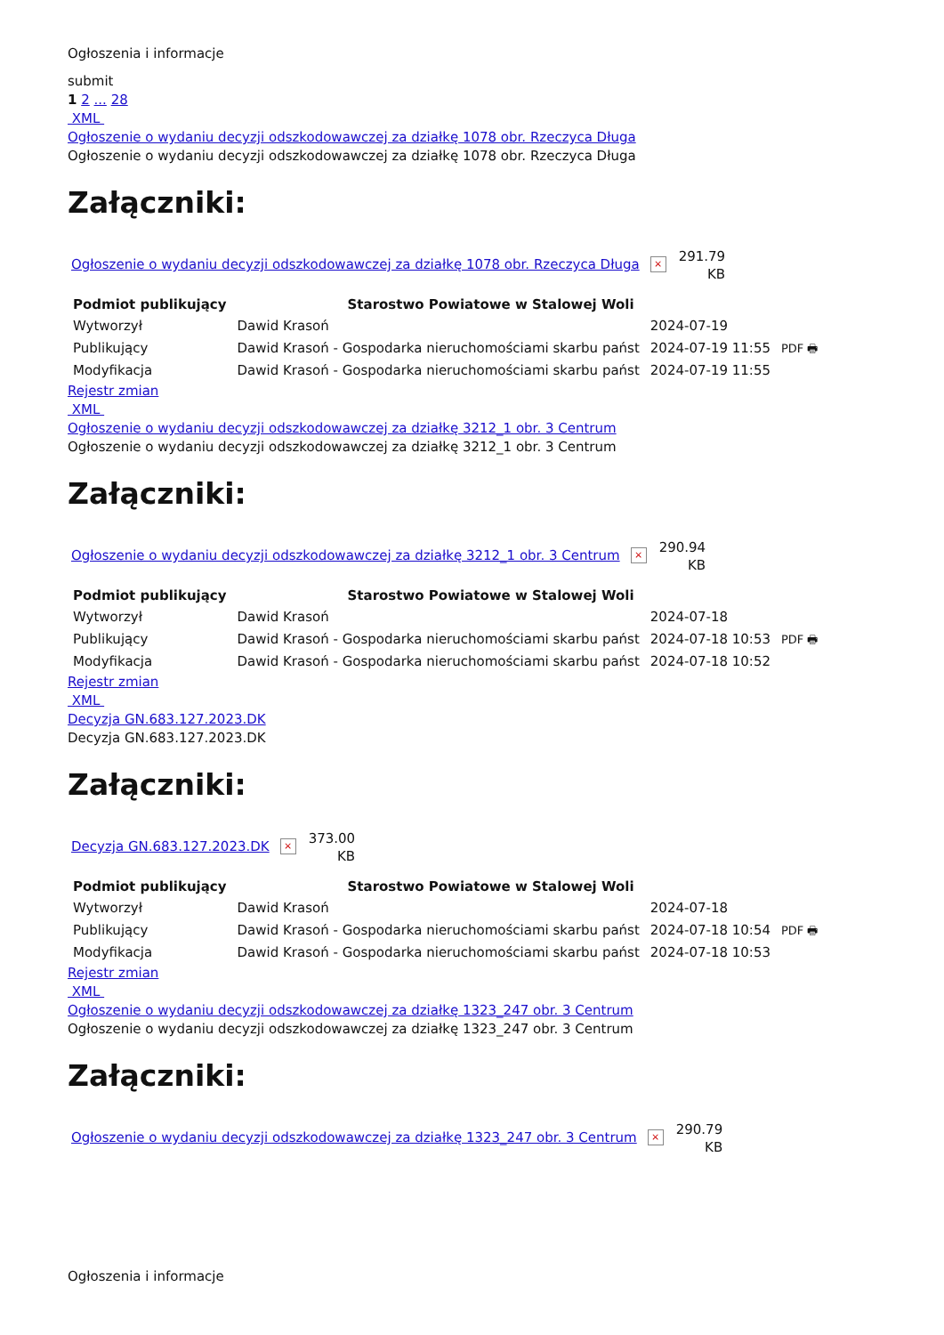Ogłoszenia i informacje
submit
1 2 ... 28
XML
Ogłoszenie o wydaniu decyzji odszkodowawczej za działkę 1078 obr. Rzeczyca Długa
Ogłoszenie o wydaniu decyzji odszkodowawczej za działkę 1078 obr. Rzeczyca Długa
Załączniki:
Ogłoszenie o wydaniu decyzji odszkodowawczej za działkę 1078 obr. Rzeczyca Długa × 291.79
KB
| Podmiot publikujący | Starostwo Powiatowe w Stalowej Woli | | |
| Wytworzył | Dawid Krasoń | 2024-07-19 | PDF 🖶 |
| Publikujący | Dawid Krasoń - Gospodarka nieruchomościami skarbu państ | 2024-07-19 11:55 | |
| Modyfikacja | Dawid Krasoń - Gospodarka nieruchomościami skarbu państ | 2024-07-19 11:55 | |
Rejestr zmian
XML
Ogłoszenie o wydaniu decyzji odszkodowawczej za działkę 3212_1 obr. 3 Centrum
Ogłoszenie o wydaniu decyzji odszkodowawczej za działkę 3212_1 obr. 3 Centrum
Załączniki:
Ogłoszenie o wydaniu decyzji odszkodowawczej za działkę 3212_1 obr. 3 Centrum × 290.94
KB
| Podmiot publikujący | Starostwo Powiatowe w Stalowej Woli | | |
| Wytworzył | Dawid Krasoń | 2024-07-18 | PDF 🖶 |
| Publikujący | Dawid Krasoń - Gospodarka nieruchomościami skarbu państ | 2024-07-18 10:53 | |
| Modyfikacja | Dawid Krasoń - Gospodarka nieruchomościami skarbu państ | 2024-07-18 10:52 | |
Rejestr zmian
XML
Decyzja GN.683.127.2023.DK
Decyzja GN.683.127.2023.DK
Załączniki:
Decyzja GN.683.127.2023.DK × 373.00
KB
| Podmiot publikujący | Starostwo Powiatowe w Stalowej Woli | | |
| Wytworzył | Dawid Krasoń | 2024-07-18 | PDF 🖶 |
| Publikujący | Dawid Krasoń - Gospodarka nieruchomościami skarbu państ | 2024-07-18 10:54 | |
| Modyfikacja | Dawid Krasoń - Gospodarka nieruchomościami skarbu państ | 2024-07-18 10:53 | |
Rejestr zmian
XML
Ogłoszenie o wydaniu decyzji odszkodowawczej za działkę 1323_247 obr. 3 Centrum
Ogłoszenie o wydaniu decyzji odszkodowawczej za działkę 1323_247 obr. 3 Centrum
Załączniki:
Ogłoszenie o wydaniu decyzji odszkodowawczej za działkę 1323_247 obr. 3 Centrum × 290.79
KB
Ogłoszenia i informacje